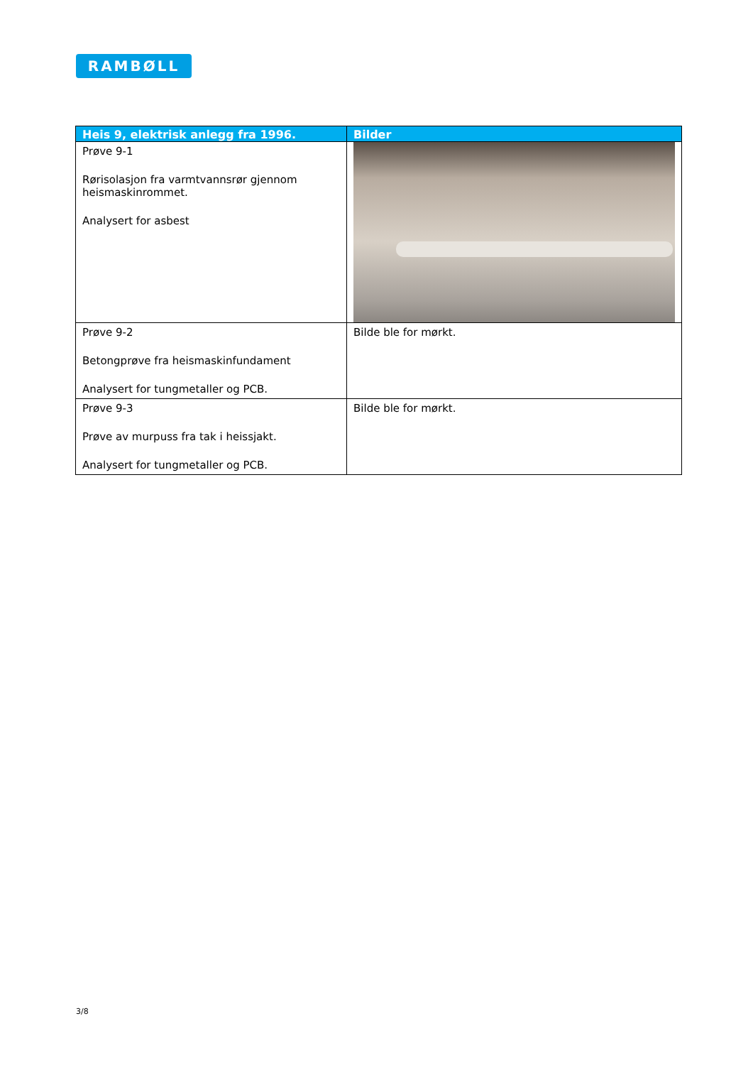RAMBØLL
| Heis 9, elektrisk anlegg fra 1996. | Bilder |
| --- | --- |
| Prøve 9-1 Rørisolasjon fra varmtvannsrør gjennom heismaskinrommet. Analysert for asbest | |
| Prøve 9-2 Betongprøve fra heismaskinfundament Analysert for tungmetaller og PCB. | Bilde ble for mørkt. |
| Prøve 9-3 Prøve av murpuss fra tak i heissjakt. Analysert for tungmetaller og PCB. | Bilde ble for mørkt. |
3/8